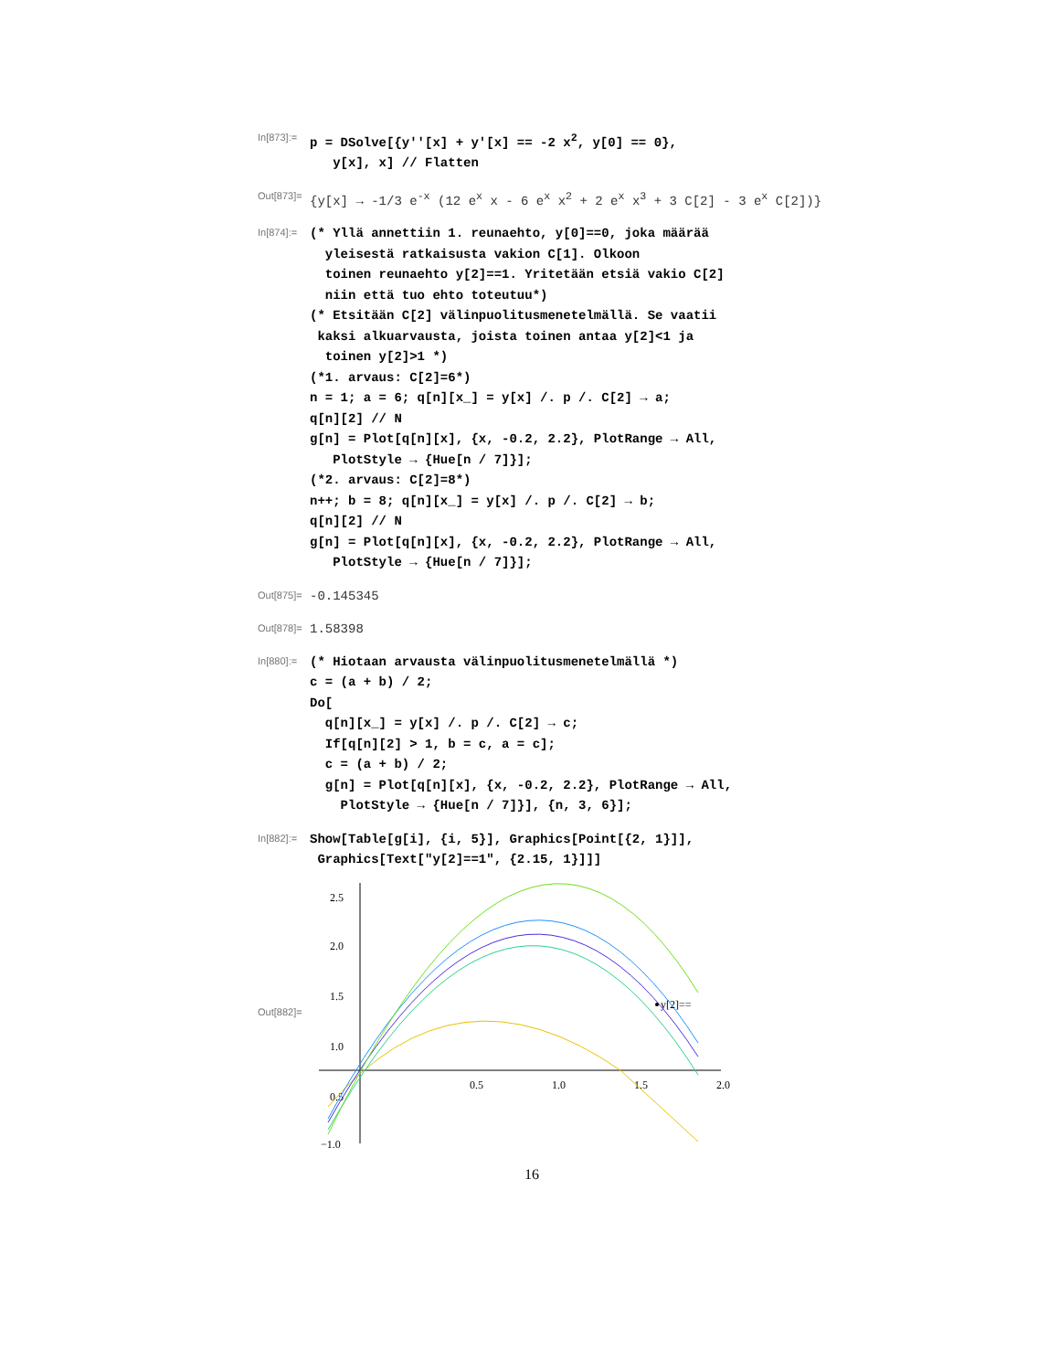In[873]:=
p = DSolve[{y''[x] + y'[x] == -2 x<sup>2</sup>, y[0] == 0}, y[x], x] // Flatten
Out[873]=
{y[x] → -1/3 e<sup>-x</sup> (12 e<sup>x</sup> x - 6 e<sup>x</sup> x<sup>2</sup> + 2 e<sup>x</sup> x<sup>3</sup> + 3 C[2] - 3 e<sup>x</sup> C[2])}
In[874]:=
(* Yllä annettiin 1. reunaehto, y[0]==0, joka määrää yleisestä ratkaisusta vakion C[1]. Olkoon toinen reunaehto y[2]==1. Yritetään etsiä vakio C[2] niin että tuo ehto toteutuu*) (* Etsitään C[2] välinpuolitusmenetelmällä. Se vaatii kaksi alkuarvausta, joista toinen antaa y[2]<1 ja toinen y[2]>1 *) (*1. arvaus: C[2]=6*) n = 1; a = 6; q[n][x_] = y[x] /. p /. C[2] → a; q[n][2] // N g[n] = Plot[q[n][x], {x, -0.2, 2.2}, PlotRange → All, PlotStyle → {Hue[n / 7]}]; (*2. arvaus: C[2]=8*) n++; b = 8; q[n][x_] = y[x] /. p /. C[2] → b; q[n][2] // N g[n] = Plot[q[n][x], {x, -0.2, 2.2}, PlotRange → All, PlotStyle → {Hue[n / 7]}];
Out[875]=
-0.145345
Out[878]=
1.58398
In[880]:=
(* Hiotaan arvausta välinpuolitusmenetelmällä *) c = (a + b) / 2; Do[ q[n][x_] = y[x] /. p /. C[2] → c; If[q[n][2] > 1, b = c, a = c]; c = (a + b) / 2; g[n] = Plot[q[n][x], {x, -0.2, 2.2}, PlotRange → All, PlotStyle → {Hue[n / 7]}], {n, 3, 6}];
In[882]:=
Show[Table[g[i], {i, 5}], Graphics[Point[{2, 1}]], Graphics[Text["y[2]==1", {2.15, 1}]]]
Out[882]=
2.5
2.0
1.5
1.0
0.5
−1.0
0.5
1.0
1.5
2.0
y[2]==
16